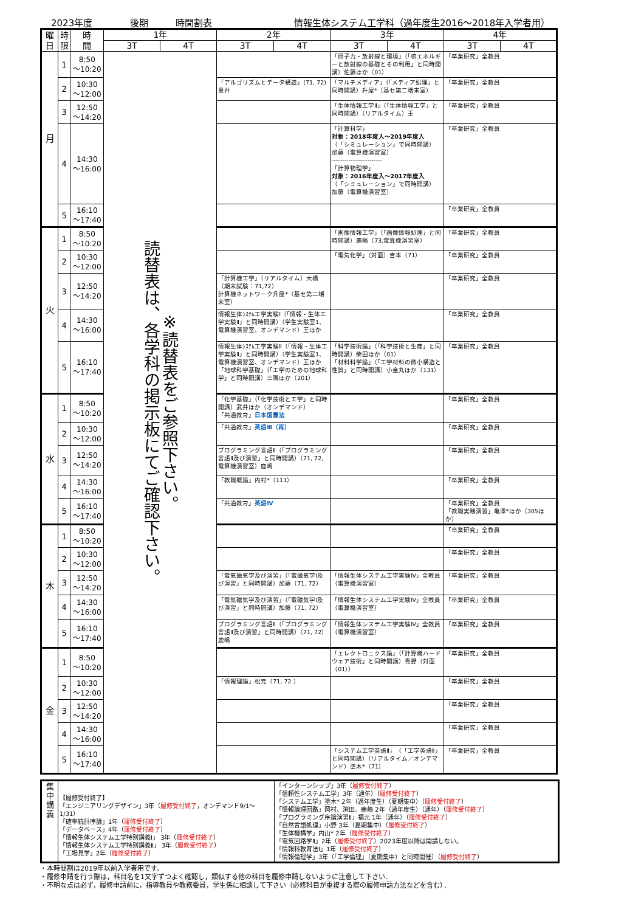2023年度 後期 時間割表 情報生体システム工学科（過年度生2016～2018年入学者用）
| 曜 日 | 時 限 | 時 間 | 1年 | | 2年 | | 3年 | | 4年 | |
| --- | --- | --- | --- | --- | --- | --- | --- | --- | --- | --- |
| | | | 3T | 4T | 3T | 4T | 3T | 4T | 3T | 4T |
| 月 | 1 | 8:50 ～10:20 | ※読替表をご参照下さい。 読替表は、各学科の掲示板にてご確認下さい。 | | | | 「原子力・放射線と環境」（「核エネルギーと放射線の基礎とその利用」と同時開講）佐藤ほか（01） | | 「卒業研究」全教員 | |
| | 2 | 10:30 ～12:00 | | | 「アルゴリズムとデータ構造」(71, 72)重井 | | 「マルチメディア」（「メディア処理」と同時開講）升屋*（基セ第二端末室） | | 「卒業研究」全教員 | |
| | 3 | 12:50 ～14:20 | | | | | 「生体情報工学Ⅱ」（「生体情報工学」と同時開講）（リアルタイム）王 | | 「卒業研究」全教員 | |
| | 4 | 14:30 ～16:00 | | | | | 「計算科学」 対象：2018年度入～2019年度入 （「シミュレーション」で同時開講） 加藤（電算機演習室） ------------------------ 「計算物理学」 対象：2016年度入～2017年度入 （「シミュレーション」で同時開講） 加藤（電算機演習室） | | 「卒業研究」全教員 | |
| | 5 | 16:10 ～17:40 | | | | | | | 「卒業研究」全教員 | |
| 火 | 1 | 8:50 ～10:20 | | | | | 「画像情報工学」（「画像情報処理」と同時開講）鹿嶋（73,電算機演習室） | | 「卒業研究」全教員 | |
| | 2 | 10:30 ～12:00 | | | | | 「電気化学」（対面）吉本（71） | | 「卒業研究」全教員 | |
| | 3 | 12:50 ～14:20 | | | 「計算機工学」（リアルタイム）大橋（期末試験：71,72） 計算機ネットワーク升屋*（基セ第二端末室） | | | | 「卒業研究」全教員 | |
| | 4 | 14:30 ～16:00 | | | 情報生体ｼｽﾃﾑ工学実験Ⅰ（「情報・生体工学実験Ⅱ」と同時開講）（学生実験室1、電算機演習室、オンデマンド）王ほか | | | | 「卒業研究」全教員 | |
| | 5 | 16:10 ～17:40 | | | 情報生体ｼｽﾃﾑ工学実験Ⅱ（「情報・生体工学実験Ⅱ」と同時開講）（学生実験室1、電算機演習室、オンデマンド）王ほか 「地球科学基礎」（「工学のための地球科学」と同時開講）三隅ほか（201） | | 「科学技術論」（「科学技術と生産」と同時開講）柴田ほか（01） 「材料科学論」（「工学材料の微小構造と性質」と同時開講）小金丸ほか（131） | | 「卒業研究」全教員 | |
| 水 | 1 | 8:50 ～10:20 | | | 「化学基礎」（「化学技術と工学」と同時開講）武井ほか（オンデマンド） 「共通教育」 日本国憲法 | | | | 「卒業研究」全教員 | |
| | 2 | 10:30 ～12:00 | | | 「共通教育」 英語Ⅲ（再） | | | | 「卒業研究」全教員 | |
| | 3 | 12:50 ～14:20 | | | プログラミング言語Ⅱ（「プログラミング言語Ⅱ及び演習」と同時開講）（71, 72, 電算機演習室）鹿嶋 | | | | 「卒業研究」全教員 | |
| | 4 | 14:30 ～16:00 | | | 「教職概論」内村*（111） | | | | 「卒業研究」全教員 | |
| | 5 | 16:10 ～17:40 | | | 「共通教育」 英語Ⅳ | | | | 「卒業研究」全教員 「教職実践演習」亀澤*ほか（305ほか） | |
| 木 | 1 | 8:50 ～10:20 | | | | | | | 「卒業研究」全教員 | |
| | 2 | 10:30 ～12:00 | | | | | | | 「卒業研究」全教員 | |
| | 3 | 12:50 ～14:20 | | | 「電気磁気学及び演習」（「電磁気学Ⅰ及び演習」と同時開講）加藤（71, 72） | | 「情報生体システム工学実験Ⅳ」全教員（電算機演習室） | | 「卒業研究」全教員 | |
| | 4 | 14:30 ～16:00 | | | 「電気磁気学及び演習」（「電磁気学Ⅰ及び演習」と同時開講）加藤（71, 72） | | 「情報生体システム工学実験Ⅳ」全教員（電算機演習室） | | 「卒業研究」全教員 | |
| | 5 | 16:10 ～17:40 | | | プログラミング言語Ⅱ（「プログラミング言語Ⅱ及び演習」と同時開講）（71, 72）鹿嶋 | | 「情報生体システム工学実験Ⅳ」全教員（電算機演習室） | | 「卒業研究」全教員 | |
| 金 | 1 | 8:50 ～10:20 | | | | | 「エレクトロニクス論」（「計算機ハードウェア技術」と同時開講）青野（対面（01）） | | 「卒業研究」全教員 | |
| | 2 | 10:30 ～12:00 | | | 「情報理論」松元（71, 72 ） | | | | 「卒業研究」全教員 | |
| | 3 | 12:50 ～14:20 | | | | | | | 「卒業研究」全教員 | |
| | 4 | 14:30 ～16:00 | | | | | | | 「卒業研究」全教員 | |
| | 5 | 16:10 ～17:40 | | | | | 「システム工学英語Ⅱ」（「工学英語Ⅱ」と同時開講）（リアルタイム／オンデマンド）塗木*（71） | | 「卒業研究」全教員 | |
| 集 中 講 義 | 【履修受付終了】 「エンジニアリングデザイン」3年（ 履修受付終了 ，オンデマンド9/1～1/31） 「確率統計序論」1年（ 履修受付終了 ） 「データベース」4年（ 履修受付終了 ） 「情報生体システム工学特別講義Ⅰ」 3年（ 履修受付終了 ） 「情報生体システム工学特別講義Ⅱ」 3年（ 履修受付終了 ） 「工場見学」2年（ 履修受付終了 ） | 「インターンシップ」3年（ 履修受付終了 ） 「信頼性システム工学」3年（通年）（ 履修受付終了 ） 「システム工学」塗木* 2年（過年度生）（夏期集中）（ 履修受付終了 ） 「情報論理回路」岡村、渕田、鹿嶋 2年（過年度生）（通年）（ 履修受付終了 ） 「プログラミング序論演習Ⅱ」福元 1年（通年）（ 履修受付終了 ） 「自然言語処理」小野 3年（夏期集中）（ 履修受付終了 ） 「生体機構学」内山* 2年（ 履修受付終了 ） 「電気回路学Ⅱ」2年（ 履修受付終了 ）2023年度以降は開講しない。 「情報科教育法Ⅰ」1年（ 履修受付終了 ） 「情報倫理学」3年（「工学倫理」（夏期集中）と同時開催）（ 履修受付終了 ） |
・本時間割は2019年以前入学者用です。
・履修申請を行う際は，科目名を1文字ずつよく確認し，類似する他の科目を履修申請しないように注意して下さい．
・不明な点は必ず，履修申請前に，指導教員や教務委員，学生係に相談して下さい（必修科目が重複する際の履修申請方法などを含む）．